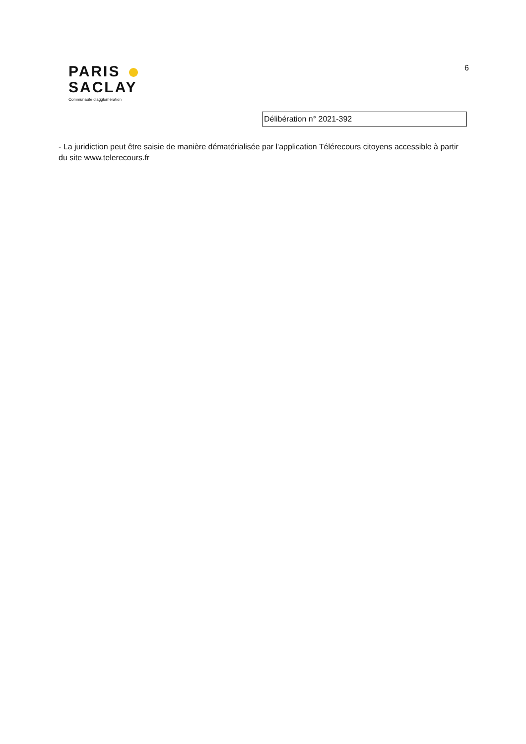PARIS
SACLAY
Communauté d'agglomération
6
Délibération n° 2021-392
- La juridiction peut être saisie de manière dématérialisée par l'application Télérecours citoyens accessible à partir du site www.telerecours.fr